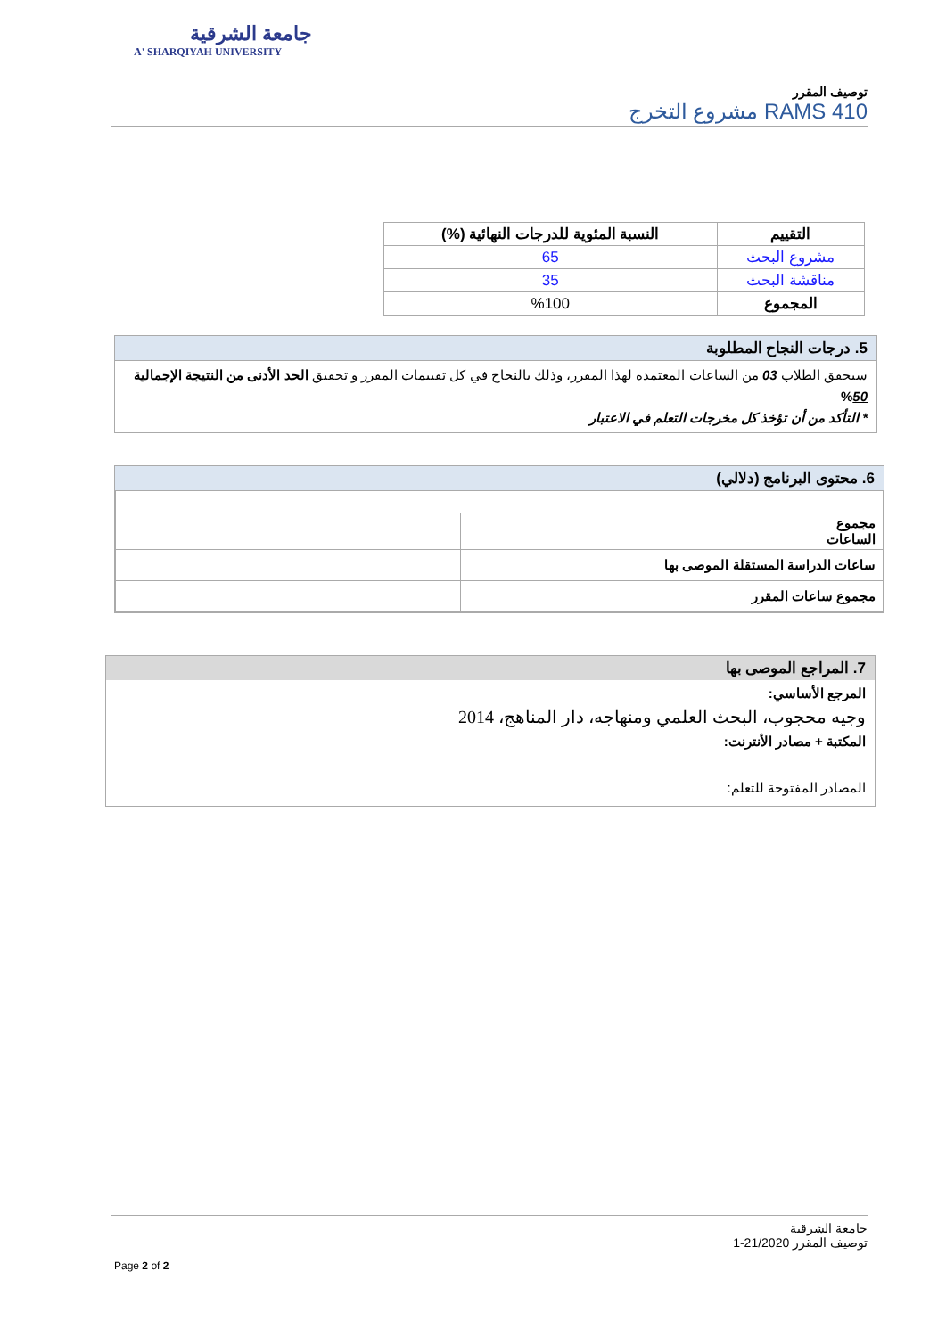جامعة الشرقية
A' SHARQIYAH UNIVERSITY
توصيف المقرر
RAMS 410 مشروع التخرج
| التقييم | النسبة المئوية للدرجات النهائية (%) |
| --- | --- |
| مشروع البحث | 65 |
| مناقشة البحث | 35 |
| المجموع | %100 |
5. درجات النجاح المطلوبة
سيحقق الطلاب 03 من الساعات المعتمدة لهذا المقرر، وذلك بالنجاح في كل تقييمات المقرر و تحقيق الحد الأدنى من النتيجة الإجمالية 50%
* التأكد من أن تؤخذ كل مخرجات التعلم في الاعتبار
6. محتوى البرنامج (دلالي)
| مجموع الساعات | |
| ساعات الدراسة المستقلة الموصى بها | |
| مجموع ساعات المقرر | |
7. المراجع الموصى بها
المرجع الأساسي:
وجيه محجوب، البحث العلمي ومنهاجه، دار المناهج، 2014
المكتبة + مصادر الأنترنت:
المصادر المفتوحة للتعلم:
جامعة الشرقية
توصيف المقرر 21/2020-1
Page 2 of 2